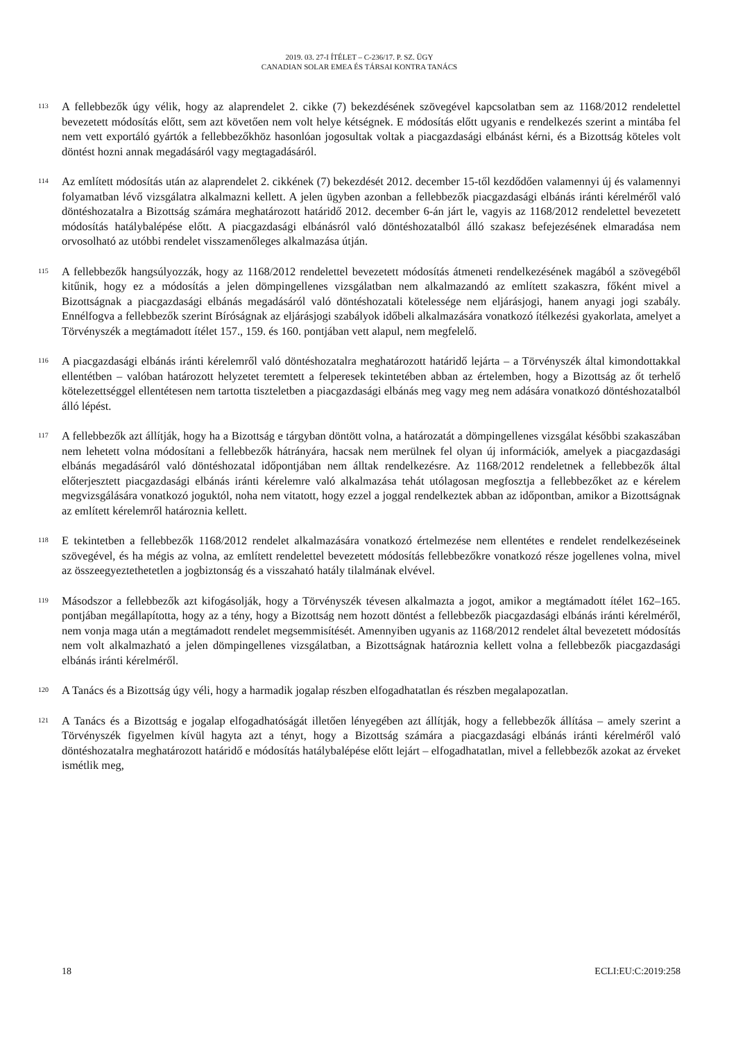2019. 03. 27-I ÍTÉLET – C-236/17. P. SZ. ÜGY
CANADIAN SOLAR EMEA ÉS TÁRSAI KONTRA TANÁCS
113
A fellebbezők úgy vélik, hogy az alaprendelet 2. cikke (7) bekezdésének szövegével kapcsolatban sem az 1168/2012 rendelettel bevezetett módosítás előtt, sem azt követően nem volt helye kétségnek. E módosítás előtt ugyanis e rendelkezés szerint a mintába fel nem vett exportáló gyártók a fellebbezőkhöz hasonlóan jogosultak voltak a piacgazdasági elbánást kérni, és a Bizottság köteles volt döntést hozni annak megadásáról vagy megtagadásáról.
114
Az említett módosítás után az alaprendelet 2. cikkének (7) bekezdését 2012. december 15-től kezdődően valamennyi új és valamennyi folyamatban lévő vizsgálatra alkalmazni kellett. A jelen ügyben azonban a fellebbezők piacgazdasági elbánás iránti kérelméről való döntéshozatalra a Bizottság számára meghatározott határidő 2012. december 6-án járt le, vagyis az 1168/2012 rendelettel bevezetett módosítás hatálybalépése előtt. A piacgazdasági elbánásról való döntéshozatalból álló szakasz befejezésének elmaradása nem orvosolható az utóbbi rendelet visszamenőleges alkalmazása útján.
115
A fellebbezők hangsúlyozzák, hogy az 1168/2012 rendelettel bevezetett módosítás átmeneti rendelkezésének magából a szövegéből kitűnik, hogy ez a módosítás a jelen dömpingellenes vizsgálatban nem alkalmazandó az említett szakaszra, főként mivel a Bizottságnak a piacgazdasági elbánás megadásáról való döntéshozatali kötelessége nem eljárásjogi, hanem anyagi jogi szabály. Ennélfogva a fellebbezők szerint Bíróságnak az eljárásjogi szabályok időbeli alkalmazására vonatkozó ítélkezési gyakorlata, amelyet a Törvényszék a megtámadott ítélet 157., 159. és 160. pontjában vett alapul, nem megfelelő.
116
A piacgazdasági elbánás iránti kérelemről való döntéshozatalra meghatározott határidő lejárta – a Törvényszék által kimondottakkal ellentétben – valóban határozott helyzetet teremtett a felperesek tekintetében abban az értelemben, hogy a Bizottság az őt terhelő kötelezettséggel ellentétesen nem tartotta tiszteletben a piacgazdasági elbánás meg vagy meg nem adására vonatkozó döntéshozatalból álló lépést.
117
A fellebbezők azt állítják, hogy ha a Bizottság e tárgyban döntött volna, a határozatát a dömpingellenes vizsgálat későbbi szakaszában nem lehetett volna módosítani a fellebbezők hátrányára, hacsak nem merülnek fel olyan új információk, amelyek a piacgazdasági elbánás megadásáról való döntéshozatal időpontjában nem álltak rendelkezésre. Az 1168/2012 rendeletnek a fellebbezők által előterjesztett piacgazdasági elbánás iránti kérelemre való alkalmazása tehát utólagosan megfosztja a fellebbezőket az e kérelem megvizsgálására vonatkozó joguktól, noha nem vitatott, hogy ezzel a joggal rendelkeztek abban az időpontban, amikor a Bizottságnak az említett kérelemről határoznia kellett.
118
E tekintetben a fellebbezők 1168/2012 rendelet alkalmazására vonatkozó értelmezése nem ellentétes e rendelet rendelkezéseinek szövegével, és ha mégis az volna, az említett rendelettel bevezetett módosítás fellebbezőkre vonatkozó része jogellenes volna, mivel az összeegyeztethetetlen a jogbiztonság és a visszaható hatály tilalmának elvével.
119
Másodszor a fellebbezők azt kifogásolják, hogy a Törvényszék tévesen alkalmazta a jogot, amikor a megtámadott ítélet 162–165. pontjában megállapította, hogy az a tény, hogy a Bizottság nem hozott döntést a fellebbezők piacgazdasági elbánás iránti kérelméről, nem vonja maga után a megtámadott rendelet megsemmisítését. Amennyiben ugyanis az 1168/2012 rendelet által bevezetett módosítás nem volt alkalmazható a jelen dömpingellenes vizsgálatban, a Bizottságnak határoznia kellett volna a fellebbezők piacgazdasági elbánás iránti kérelméről.
120
A Tanács és a Bizottság úgy véli, hogy a harmadik jogalap részben elfogadhatatlan és részben megalapozatlan.
121
A Tanács és a Bizottság e jogalap elfogadhatóságát illetően lényegében azt állítják, hogy a fellebbezők állítása – amely szerint a Törvényszék figyelmen kívül hagyta azt a tényt, hogy a Bizottság számára a piacgazdasági elbánás iránti kérelméről való döntéshozatalra meghatározott határidő e módosítás hatálybalépése előtt lejárt – elfogadhatatlan, mivel a fellebbezők azokat az érveket ismétlik meg,
18 ECLI:EU:C:2019:258